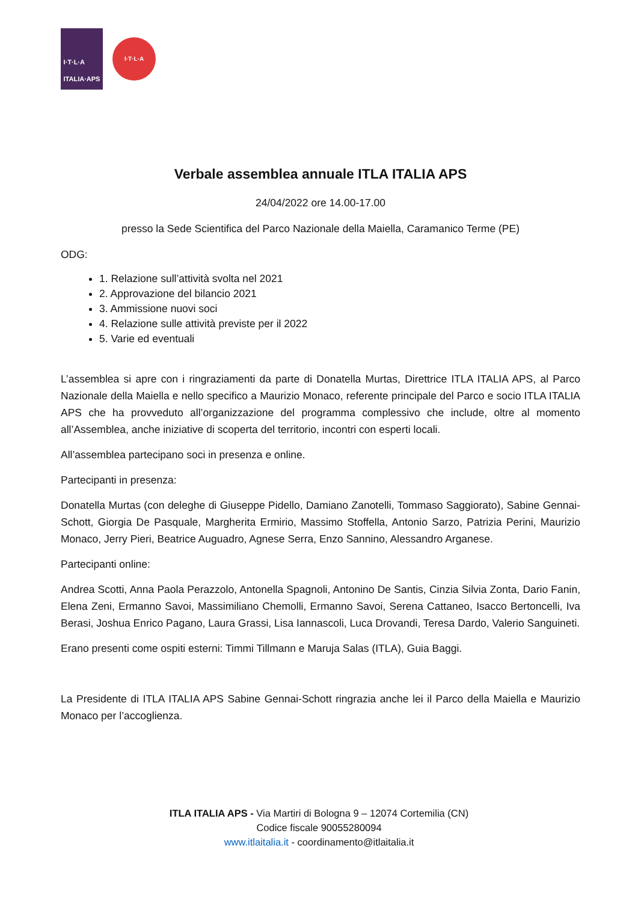I·T·L·A
ITALIA·APS
I·T·L·A
Verbale assemblea annuale ITLA ITALIA APS
24/04/2022 ore 14.00-17.00
presso la Sede Scientifica del Parco Nazionale della Maiella, Caramanico Terme (PE)
ODG:
1. Relazione sull’attività svolta nel 2021
2. Approvazione del bilancio 2021
3. Ammissione nuovi soci
4. Relazione sulle attività previste per il 2022
5. Varie ed eventuali
L’assemblea si apre con i ringraziamenti da parte di Donatella Murtas, Direttrice ITLA ITALIA APS, al Parco Nazionale della Maiella e nello specifico a Maurizio Monaco, referente principale del Parco e socio ITLA ITALIA APS che ha provveduto all’organizzazione del programma complessivo che include, oltre al momento all’Assemblea, anche iniziative di scoperta del territorio, incontri con esperti locali.
All’assemblea partecipano soci in presenza e online.
Partecipanti in presenza:
Donatella Murtas (con deleghe di Giuseppe Pidello, Damiano Zanotelli, Tommaso Saggiorato), Sabine Gennai-Schott, Giorgia De Pasquale, Margherita Ermirio, Massimo Stoffella, Antonio Sarzo, Patrizia Perini, Maurizio Monaco, Jerry Pieri, Beatrice Auguadro, Agnese Serra, Enzo Sannino, Alessandro Arganese.
Partecipanti online:
Andrea Scotti, Anna Paola Perazzolo, Antonella Spagnoli, Antonino De Santis, Cinzia Silvia Zonta, Dario Fanin, Elena Zeni, Ermanno Savoi, Massimiliano Chemolli, Ermanno Savoi, Serena Cattaneo, Isacco Bertoncelli, Iva Berasi, Joshua Enrico Pagano, Laura Grassi, Lisa Iannascoli, Luca Drovandi, Teresa Dardo, Valerio Sanguineti.
Erano presenti come ospiti esterni: Timmi Tillmann e Maruja Salas (ITLA), Guia Baggi.
La Presidente di ITLA ITALIA APS Sabine Gennai-Schott ringrazia anche lei il Parco della Maiella e Maurizio Monaco per l’accoglienza.
ITLA ITALIA APS - Via Martiri di Bologna 9 – 12074 Cortemilia (CN)
Codice fiscale 90055280094
www.itlaitalia.it - coordinamento@itlaitalia.it